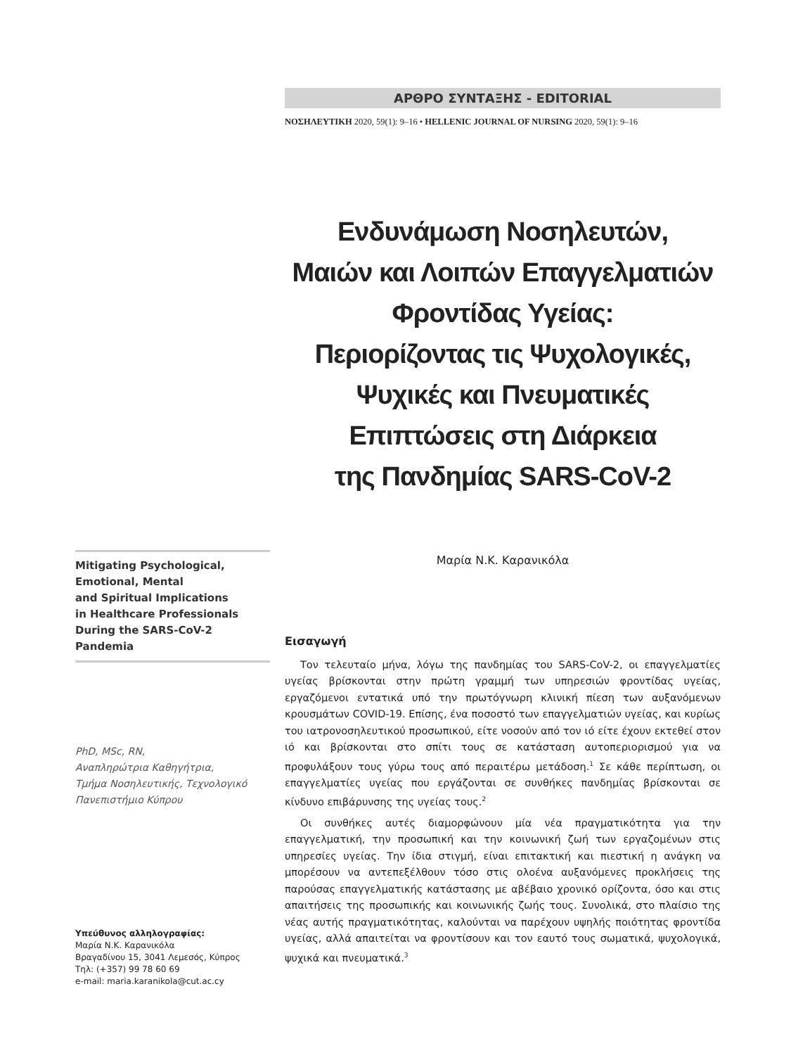ΑΡΘΡΟ ΣΥΝΤΑΞΗΣ - EDITORIAL
ΝΟΣΗΛΕΥΤΙΚΗ 2020, 59(1): 9–16 • HELLENIC JOURNAL OF NURSING 2020, 59(1): 9–16
Ενδυνάμωση Νοσηλευτών,
Μαιών και Λοιπών Επαγγελματιών
Φροντίδας Υγείας:
Περιορίζοντας τις Ψυχολογικές,
Ψυχικές και Πνευματικές
Επιπτώσεις στη Διάρκεια
της Πανδημίας SARS-CoV-2
Μαρία Ν.Κ. Καρανικόλα
Mitigating Psychological,
Emotional, Mental
and Spiritual Implications
in Healthcare Professionals
During the SARS-CoV-2
Pandemia
PhD, MSc, RN,
Αναπληρώτρια Καθηγήτρια,
Τμήμα Νοσηλευτικής, Τεχνολογικό
Πανεπιστήμιο Κύπρου
Υπεύθυνος αλληλογραφίας:
Μαρία Ν.Κ. Καρανικόλα
Βραγαδίνου 15, 3041 Λεμεσός, Κύπρος
Τηλ: (+357) 99 78 60 69
e-mail: maria.karanikola@cut.ac.cy
Εισαγωγή
Τον τελευταίο μήνα, λόγω της πανδημίας του SARS-CoV-2, οι επαγγελματίες υγείας βρίσκονται στην πρώτη γραμμή των υπηρεσιών φροντίδας υγείας, εργαζόμενοι εντατικά υπό την πρωτόγνωρη κλινική πίεση των αυξανόμενων κρουσμάτων COVID-19. Επίσης, ένα ποσοστό των επαγγελματιών υγείας, και κυρίως του ιατρονοσηλευτικού προσωπικού, είτε νοσούν από τον ιό είτε έχουν εκτεθεί στον ιό και βρίσκονται στο σπίτι τους σε κατάσταση αυτοπεριορισμού για να προφυλάξουν τους γύρω τους από περαιτέρω μετάδοση.<sup>1</sup> Σε κάθε περίπτωση, οι επαγγελματίες υγείας που εργάζονται σε συνθήκες πανδημίας βρίσκονται σε κίνδυνο επιβάρυνσης της υγείας τους.<sup>2</sup>
Οι συνθήκες αυτές διαμορφώνουν μία νέα πραγματικότητα για την επαγγελματική, την προσωπική και την κοινωνική ζωή των εργαζομένων στις υπηρεσίες υγείας. Την ίδια στιγμή, είναι επιτακτική και πιεστική η ανάγκη να μπορέσουν να αντεπεξέλθουν τόσο στις ολοένα αυξανόμενες προκλήσεις της παρούσας επαγγελματικής κατάστασης με αβέβαιο χρονικό ορίζοντα, όσο και στις απαιτήσεις της προσωπικής και κοινωνικής ζωής τους. Συνολικά, στο πλαίσιο της νέας αυτής πραγματικότητας, καλούνται να παρέχουν υψηλής ποιότητας φροντίδα υγείας, αλλά απαιτείται να φροντίσουν και τον εαυτό τους σωματικά, ψυχολογικά, ψυχικά και πνευματικά.<sup>3</sup>